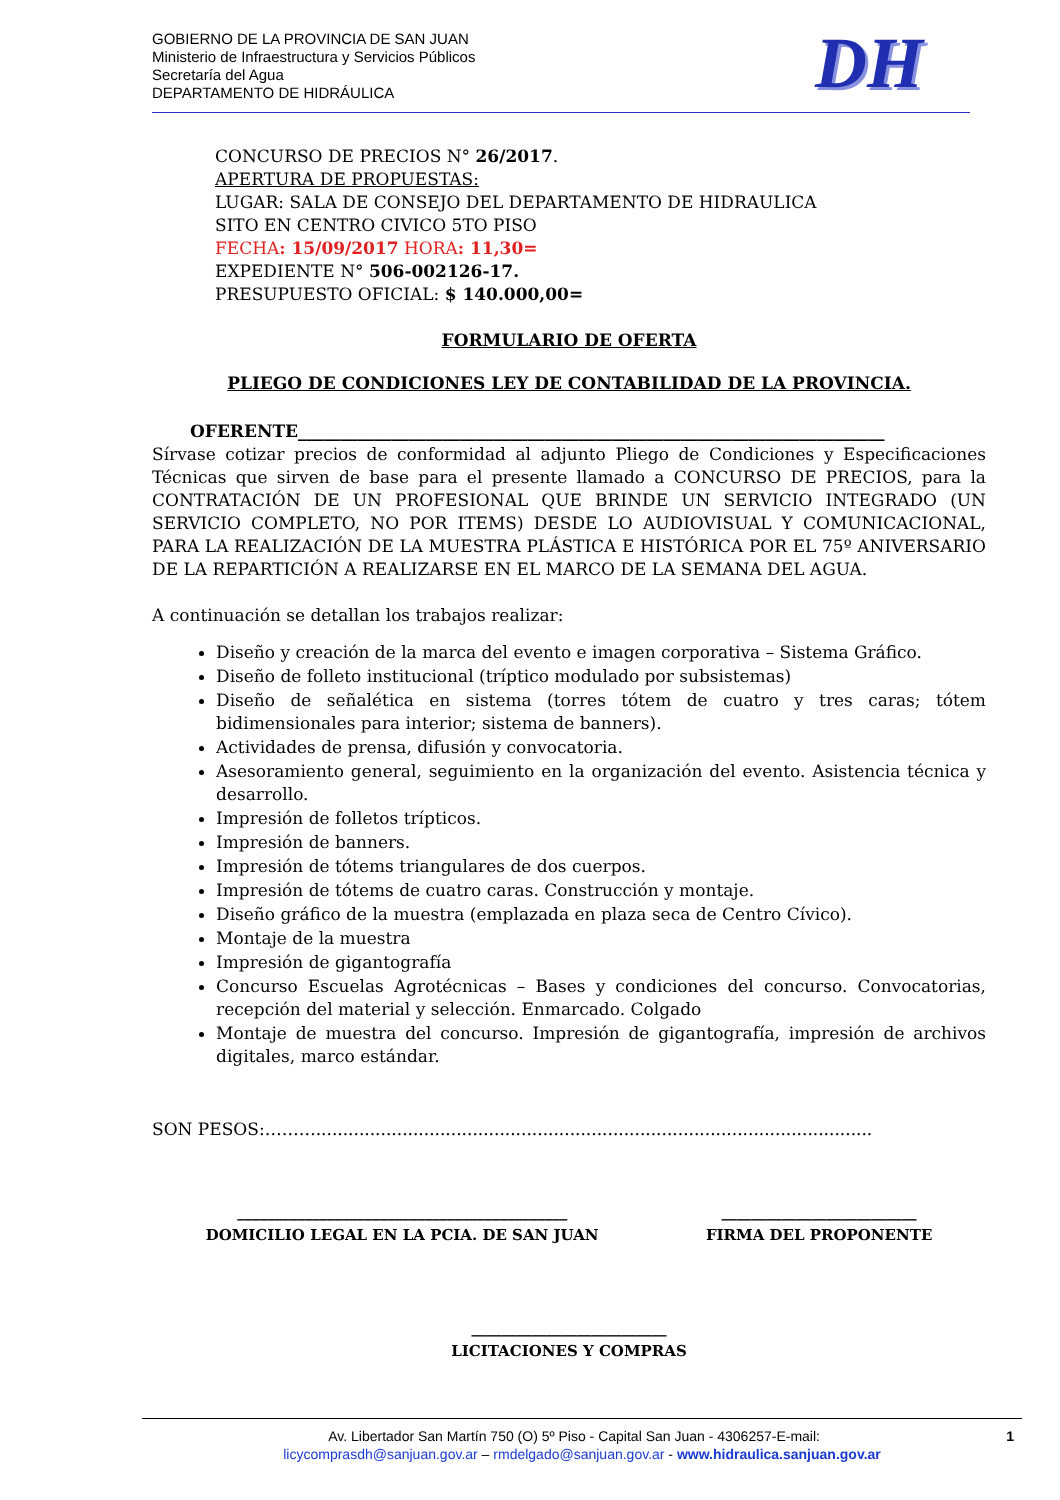GOBIERNO DE LA PROVINCIA DE SAN JUAN
Ministerio de Infraestructura y Servicios Públicos
Secretaría del Agua
DEPARTAMENTO DE HIDRÁULICA
DH
CONCURSO DE PRECIOS N° 26/2017.
APERTURA DE PROPUESTAS:
LUGAR: SALA DE CONSEJO DEL DEPARTAMENTO DE HIDRAULICA
SITO EN CENTRO CIVICO 5TO PISO
FECHA: 15/09/2017 HORA: 11,30=
EXPEDIENTE N° 506-002126-17.
PRESUPUESTO OFICIAL: $ 140.000,00=
FORMULARIO DE OFERTA
PLIEGO DE CONDICIONES LEY DE CONTABILIDAD DE LA PROVINCIA.
OFERENTE_____________________________________________________________________
Sírvase cotizar precios de conformidad al adjunto Pliego de Condiciones y Especificaciones Técnicas que sirven de base para el presente llamado a CONCURSO DE PRECIOS, para la CONTRATACIÓN DE UN PROFESIONAL QUE BRINDE UN SERVICIO INTEGRADO (UN SERVICIO COMPLETO, NO POR ITEMS) DESDE LO AUDIOVISUAL Y COMUNICACIONAL, PARA LA REALIZACIÓN DE LA MUESTRA PLÁSTICA E HISTÓRICA POR EL 75º ANIVERSARIO DE LA REPARTICIÓN A REALIZARSE EN EL MARCO DE LA SEMANA DEL AGUA.
A continuación se detallan los trabajos realizar:
Diseño y creación de la marca del evento e imagen corporativa – Sistema Gráfico.
Diseño de folleto institucional (tríptico modulado por subsistemas)
Diseño de señalética en sistema (torres tótem de cuatro y tres caras; tótem bidimensionales para interior; sistema de banners).
Actividades de prensa, difusión y convocatoria.
Asesoramiento general, seguimiento en la organización del evento. Asistencia técnica y desarrollo.
Impresión de folletos trípticos.
Impresión de banners.
Impresión de tótems triangulares de dos cuerpos.
Impresión de tótems de cuatro caras. Construcción y montaje.
Diseño gráfico de la muestra (emplazada en plaza seca de Centro Cívico).
Montaje de la muestra
Impresión de gigantografía
Concurso Escuelas Agrotécnicas – Bases y condiciones del concurso. Convocatorias, recepción del material y selección. Enmarcado. Colgado
Montaje de muestra del concurso. Impresión de gigantografía, impresión de archivos digitales, marco estándar.
SON PESOS:……….......................................................................................................
____________________________________________
DOMICILIO LEGAL EN LA PCIA. DE SAN JUAN
__________________________
FIRMA DEL PROPONENTE
__________________________
LICITACIONES Y COMPRAS
Av. Libertador San Martín 750 (O) 5º Piso - Capital San Juan - 4306257-E-mail: 1
licycomprasdh@sanjuan.gov.ar – rmdelgado@sanjuan.gov.ar - www.hidraulica.sanjuan.gov.ar